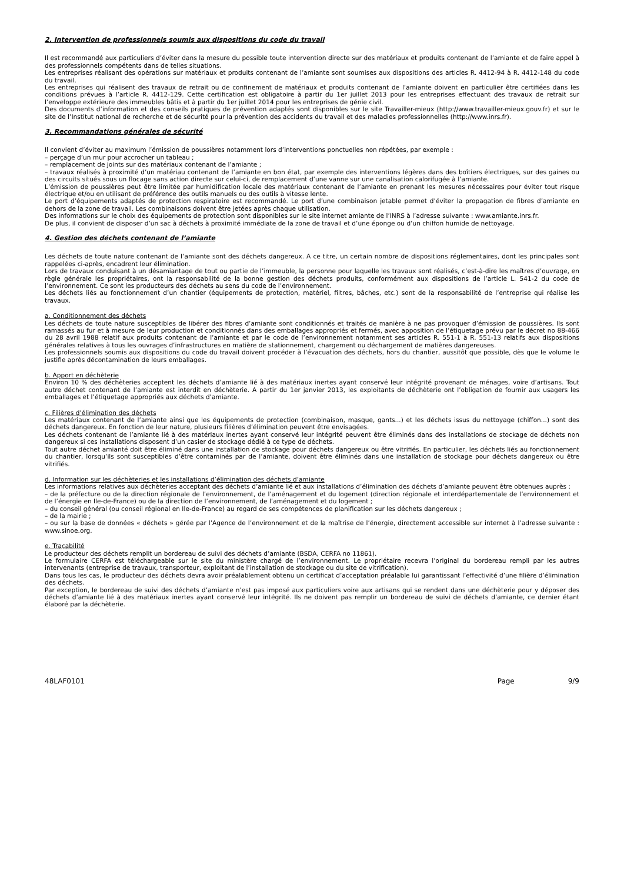2. Intervention de professionnels soumis aux dispositions du code du travail
Il est recommandé aux particuliers d’éviter dans la mesure du possible toute intervention directe sur des matériaux et produits contenant de l’amiante et de faire appel à des professionnels compétents dans de telles situations.
Les entreprises réalisant des opérations sur matériaux et produits contenant de l’amiante sont soumises aux dispositions des articles R. 4412-94 à R. 4412-148 du code du travail.
Les entreprises qui réalisent des travaux de retrait ou de confinement de matériaux et produits contenant de l’amiante doivent en particulier être certifiées dans les conditions prévues à l’article R. 4412-129. Cette certification est obligatoire à partir du 1er juillet 2013 pour les entreprises effectuant des travaux de retrait sur l’enveloppe extérieure des immeubles bâtis et à partir du 1er juillet 2014 pour les entreprises de génie civil.
Des documents d’information et des conseils pratiques de prévention adaptés sont disponibles sur le site Travailler-mieux (http://www.travailler-mieux.gouv.fr) et sur le site de l’Institut national de recherche et de sécurité pour la prévention des accidents du travail et des maladies professionnelles (http://www.inrs.fr).
3. Recommandations générales de sécurité
Il convient d’éviter au maximum l’émission de poussières notamment lors d’interventions ponctuelles non répétées, par exemple :
– perçage d’un mur pour accrocher un tableau ;
– remplacement de joints sur des matériaux contenant de l’amiante ;
– travaux réalisés à proximité d’un matériau contenant de l’amiante en bon état, par exemple des interventions légères dans des boîtiers électriques, sur des gaines ou des circuits situés sous un flocage sans action directe sur celui-ci, de remplacement d’une vanne sur une canalisation calorifugée à l’amiante.
L’émission de poussières peut être limitée par humidification locale des matériaux contenant de l’amiante en prenant les mesures nécessaires pour éviter tout risque électrique et/ou en utilisant de préférence des outils manuels ou des outils à vitesse lente.
Le port d’équipements adaptés de protection respiratoire est recommandé. Le port d’une combinaison jetable permet d’éviter la propagation de fibres d’amiante en dehors de la zone de travail. Les combinaisons doivent être jetées après chaque utilisation.
Des informations sur le choix des équipements de protection sont disponibles sur le site internet amiante de l’INRS à l’adresse suivante : www.amiante.inrs.fr.
De plus, il convient de disposer d’un sac à déchets à proximité immédiate de la zone de travail et d’une éponge ou d’un chiffon humide de nettoyage.
4. Gestion des déchets contenant de l’amiante
Les déchets de toute nature contenant de l’amiante sont des déchets dangereux. A ce titre, un certain nombre de dispositions réglementaires, dont les principales sont rappelées ci-après, encadrent leur élimination.
Lors de travaux conduisant à un désamiantage de tout ou partie de l’immeuble, la personne pour laquelle les travaux sont réalisés, c’est-à-dire les maîtres d’ouvrage, en règle générale les propriétaires, ont la responsabilité de la bonne gestion des déchets produits, conformément aux dispositions de l’article L. 541-2 du code de l’environnement. Ce sont les producteurs des déchets au sens du code de l’environnement.
Les déchets liés au fonctionnement d’un chantier (équipements de protection, matériel, filtres, bâches, etc.) sont de la responsabilité de l’entreprise qui réalise les travaux.
a. Conditionnement des déchets
Les déchets de toute nature susceptibles de libérer des fibres d’amiante sont conditionnés et traités de manière à ne pas provoquer d’émission de poussières. Ils sont ramassés au fur et à mesure de leur production et conditionnés dans des emballages appropriés et fermés, avec apposition de l’étiquetage prévu par le décret no 88-466 du 28 avril 1988 relatif aux produits contenant de l’amiante et par le code de l’environnement notamment ses articles R. 551-1 à R. 551-13 relatifs aux dispositions générales relatives à tous les ouvrages d’infrastructures en matière de stationnement, chargement ou déchargement de matières dangereuses.
Les professionnels soumis aux dispositions du code du travail doivent procéder à l’évacuation des déchets, hors du chantier, aussitôt que possible, dès que le volume le justifie après décontamination de leurs emballages.
b. Apport en déchèterie
Environ 10 % des déchèteries acceptent les déchets d’amiante lié à des matériaux inertes ayant conservé leur intégrité provenant de ménages, voire d’artisans. Tout autre déchet contenant de l’amiante est interdit en déchèterie. A partir du 1er janvier 2013, les exploitants de déchèterie ont l’obligation de fournir aux usagers les emballages et l’étiquetage appropriés aux déchets d’amiante.
c. Filières d’élimination des déchets
Les matériaux contenant de l’amiante ainsi que les équipements de protection (combinaison, masque, gants...) et les déchets issus du nettoyage (chiffon...) sont des déchets dangereux. En fonction de leur nature, plusieurs filières d’élimination peuvent être envisagées.
Les déchets contenant de l’amiante lié à des matériaux inertes ayant conservé leur intégrité peuvent être éliminés dans des installations de stockage de déchets non dangereux si ces installations disposent d’un casier de stockage dédié à ce type de déchets.
Tout autre déchet amianté doit être éliminé dans une installation de stockage pour déchets dangereux ou être vitrifiés. En particulier, les déchets liés au fonctionnement du chantier, lorsqu’ils sont susceptibles d’être contaminés par de l’amiante, doivent être éliminés dans une installation de stockage pour déchets dangereux ou être vitrifiés.
d. Information sur les déchèteries et les installations d’élimination des déchets d’amiante
Les informations relatives aux déchèteries acceptant des déchets d’amiante lié et aux installations d’élimination des déchets d’amiante peuvent être obtenues auprès :
– de la préfecture ou de la direction régionale de l’environnement, de l’aménagement et du logement (direction régionale et interdépartementale de l’environnement et de l’énergie en Ile-de-France) ou de la direction de l’environnement, de l’aménagement et du logement ;
– du conseil général (ou conseil régional en Ile-de-France) au regard de ses compétences de planification sur les déchets dangereux ;
– de la mairie ;
– ou sur la base de données « déchets » gérée par l’Agence de l’environnement et de la maîtrise de l’énergie, directement accessible sur internet à l’adresse suivante : www.sinoe.org.
e. Traçabilité
Le producteur des déchets remplit un bordereau de suivi des déchets d’amiante (BSDA, CERFA no 11861).
Le formulaire CERFA est téléchargeable sur le site du ministère chargé de l’environnement. Le propriétaire recevra l’original du bordereau rempli par les autres intervenants (entreprise de travaux, transporteur, exploitant de l’installation de stockage ou du site de vitrification).
Dans tous les cas, le producteur des déchets devra avoir préalablement obtenu un certificat d’acceptation préalable lui garantissant l’effectivité d’une filière d’élimination des déchets.
Par exception, le bordereau de suivi des déchets d’amiante n’est pas imposé aux particuliers voire aux artisans qui se rendent dans une déchèterie pour y déposer des déchets d’amiante lié à des matériaux inertes ayant conservé leur intégrité. Ils ne doivent pas remplir un bordereau de suivi de déchets d’amiante, ce dernier étant élaboré par la déchèterie.
48LAF0101 Page 9/9